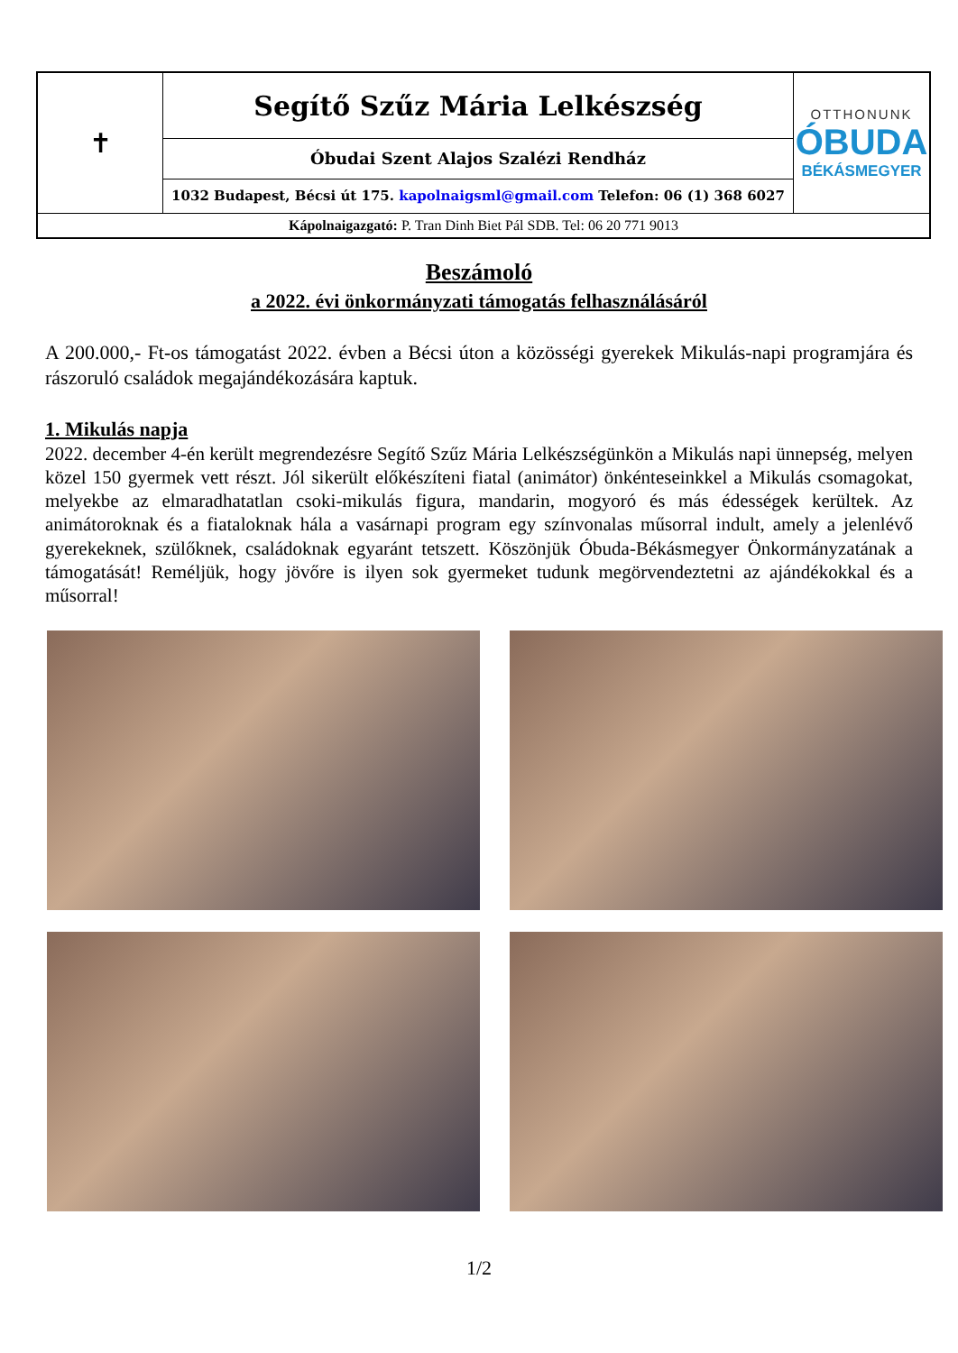| ✝ | Segítő Szűz Mária Lelkészség | OTTHONUNK ÓBUDA BÉKÁSMEGYER |
| | Óbudai Szent Alajos Szalézi Rendház | |
| | 1032 Budapest, Bécsi út 175. kapolnaigsml@gmail.com Telefon: 06 (1) 368 6027 | |
| Kápolnaigazgató: P. Tran Dinh Biet Pál SDB. Tel: 06 20 771 9013 | | |
Beszámoló
a 2022. évi önkormányzati támogatás felhasználásáról
A 200.000,- Ft-os támogatást 2022. évben a Bécsi úton a közösségi gyerekek Mikulás-napi programjára és rászoruló családok megajándékozására kaptuk.
1. Mikulás napja
2022. december 4-én került megrendezésre Segítő Szűz Mária Lelkészségünkön a Mikulás napi ünnepség, melyen közel 150 gyermek vett részt. Jól sikerült előkészíteni fiatal (animátor) önkénteseinkkel a Mikulás csomagokat, melyekbe az elmaradhatatlan csoki-mikulás figura, mandarin, mogyoró és más édességek kerültek. Az animátoroknak és a fiataloknak hála a vasárnapi program egy színvonalas műsorral indult, amely a jelenlévő gyerekeknek, szülőknek, családoknak egyaránt tetszett. Köszönjük Óbuda-Békásmegyer Önkormányzatának a támogatását! Reméljük, hogy jövőre is ilyen sok gyermeket tudunk megörvendeztetni az ajándékokkal és a műsorral!
1/2